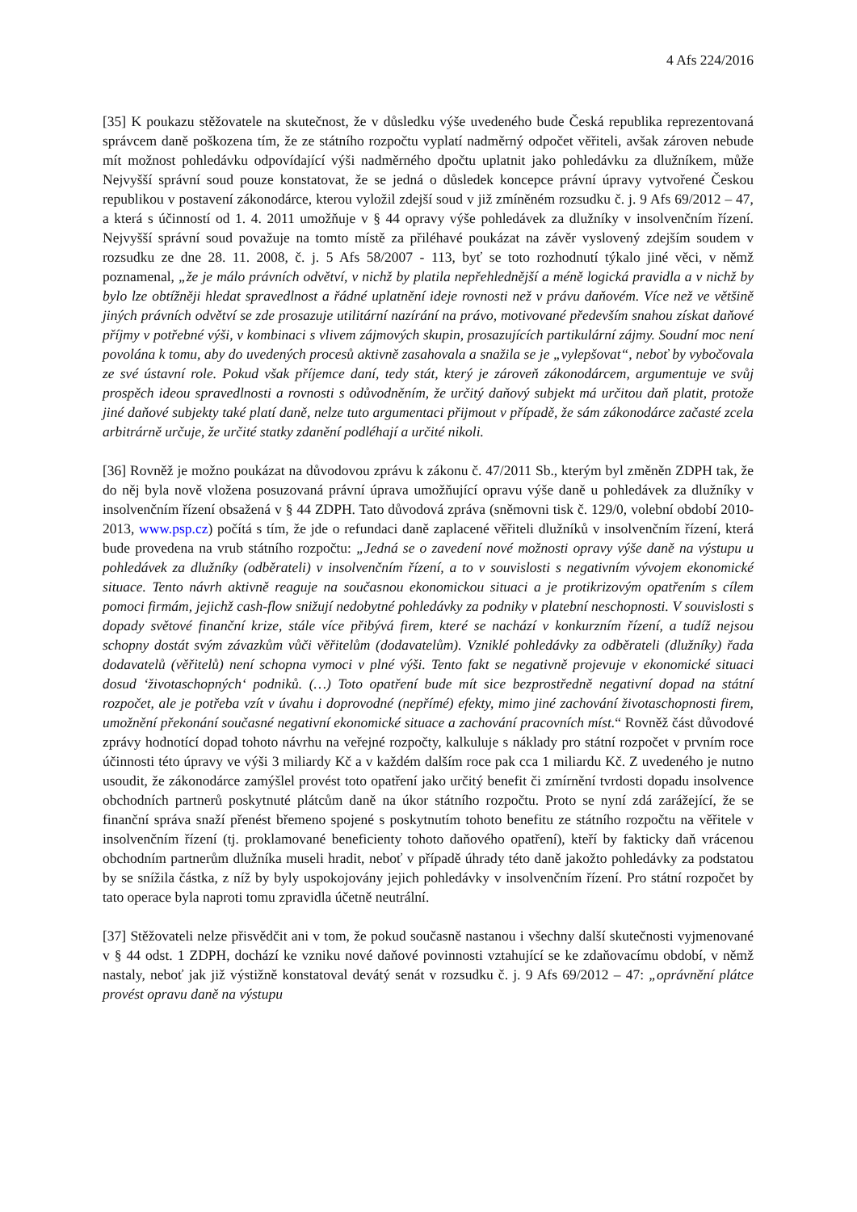4 Afs 224/2016
[35] K poukazu stěžovatele na skutečnost, že v důsledku výše uvedeného bude Česká republika reprezentovaná správcem daně poškozena tím, že ze státního rozpočtu vyplatí nadměrný odpočet věřiteli, avšak zároven nebude mít možnost pohledávku odpovídající výši nadměrného dpočtu uplatnit jako pohledávku za dlužníkem, může Nejvyšší správní soud pouze konstatovat, že se jedná o důsledek koncepce právní úpravy vytvořené Českou republikou v postavení zákonodárce, kterou vyložil zdejší soud v již zmíněném rozsudku č. j. 9 Afs 69/2012 – 47, a která s účinností od 1. 4. 2011 umožňuje v § 44 opravy výše pohledávek za dlužníky v insolvenčním řízení. Nejvyšší správní soud považuje na tomto místě za přiléhavé poukázat na závěr vyslovený zdejším soudem v rozsudku ze dne 28. 11. 2008, č. j. 5 Afs 58/2007 - 113, byť se toto rozhodnutí týkalo jiné věci, v němž poznamenal, „že je málo právních odvětví, v nichž by platila nepřehlednější a méně logická pravidla a v nichž by bylo lze obtížněji hledat spravedlnost a řádné uplatnění ideje rovnosti než v právu daňovém. Více než ve většině jiných právních odvětví se zde prosazuje utilitární nazírání na právo, motivované především snahou získat daňové příjmy v potřebné výši, v kombinaci s vlivem zájmových skupin, prosazujících partikulární zájmy. Soudní moc není povolána k tomu, aby do uvedených procesů aktivně zasahovala a snažila se je „vylepšovat“, neboť by vybočovala ze své ústavní role. Pokud však příjemce daní, tedy stát, který je zároveň zákonodárcem, argumentuje ve svůj prospěch ideou spravedlnosti a rovnosti s odůvodněním, že určitý daňový subjekt má určitou daň platit, protože jiné daňové subjekty také platí daně, nelze tuto argumentaci přijmout v případě, že sám zákonodárce začasté zcela arbitrárně určuje, že určité statky zdanění podléhají a určité nikoli.
[36] Rovněž je možno poukázat na důvodovou zprávu k zákonu č. 47/2011 Sb., kterým byl změněn ZDPH tak, že do něj byla nově vložena posuzovaná právní úprava umožňující opravu výše daně u pohledávek za dlužníky v insolvenčním řízení obsažená v § 44 ZDPH. Tato důvodová zpráva (sněmovni tisk č. 129/0, volební období 2010-2013, www.psp.cz) počítá s tím, že jde o refundaci daně zaplacené věřiteli dlužníků v insolvenčním řízení, která bude provedena na vrub státního rozpočtu: „Jedná se o zavedení nové možnosti opravy výše daně na výstupu u pohledávek za dlužníky (odběrateli) v insolvenčním řízení, a to v souvislosti s negativním vývojem ekonomické situace. Tento návrh aktivně reaguje na současnou ekonomickou situaci a je protikrizovým opatřením s cílem pomoci firmám, jejichž cash-flow snižují nedobytné pohledávky za podniky v platební neschopnosti. V souvislosti s dopady světové finanční krize, stále více přibývá firem, které se nachází v konkurzním řízení, a tudíž nejsou schopny dostát svým závazkům vůči věřitelům (dodavatelům). Vzniklé pohledávky za odběrateli (dlužníky) řada dodavatelů (věřitelů) není schopna vymoci v plné výši. Tento fakt se negativně projevuje v ekonomické situaci dosud ‘životaschopných‘ podniků. (…) Toto opatření bude mít sice bezprostředně negativní dopad na státní rozpočet, ale je potřeba vzít v úvahu i doprovodné (nepřímé) efekty, mimo jiné zachování životaschopnosti firem, umožnění překonání současné negativní ekonomické situace a zachování pracovních míst.“ Rovněž část důvodové zprávy hodnotící dopad tohoto návrhu na veřejné rozpočty, kalkuluje s náklady pro státní rozpočet v prvním roce účinnosti této úpravy ve výši 3 miliardy Kč a v každém dalším roce pak cca 1 miliardu Kč. Z uvedeného je nutno usoudit, že zákonodárce zamýšlel provést toto opatření jako určitý benefit či zmírnění tvrdosti dopadu insolvence obchodních partnerů poskytnuté plátcům daně na úkor státního rozpočtu. Proto se nyní zdá zarážející, že se finanční správa snaží přenést břemeno spojené s poskytnutím tohoto benefitu ze státního rozpočtu na věřitele v insolvenčním řízení (tj. proklamované beneficienty tohoto daňového opatření), kteří by fakticky daň vrácenou obchodním partnerům dlužníka museli hradit, neboť v případě úhrady této daně jakožto pohledávky za podstatou by se snížila částka, z níž by byly uspokojovány jejich pohledávky v insolvenčním řízení. Pro státní rozpočet by tato operace byla naproti tomu zpravidla účetně neutrální.
[37] Stěžovateli nelze přisvědčit ani v tom, že pokud současně nastanou i všechny další skutečnosti vyjmenované v § 44 odst. 1 ZDPH, dochází ke vzniku nové daňové povinnosti vztahující se ke zdaňovacímu období, v němž nastaly, neboť jak již výstižně konstatoval devátý senát v rozsudku č. j. 9 Afs 69/2012 – 47: „oprávnění plátce provést opravu daně na výstupu